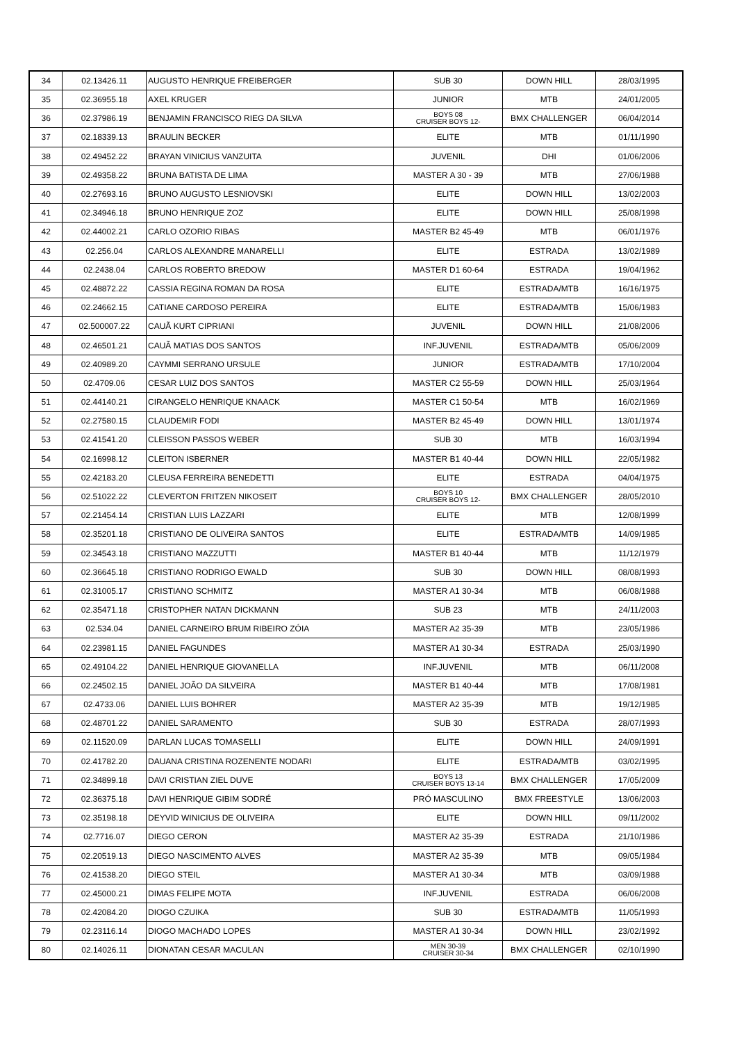| 34 | 02.13426.11 | AUGUSTO HENRIQUE FREIBERGER | SUB 30 | DOWN HILL | 28/03/1995 |
| 35 | 02.36955.18 | AXEL KRUGER | JUNIOR | MTB | 24/01/2005 |
| 36 | 02.37986.19 | BENJAMIN FRANCISCO RIEG DA SILVA | BOYS 08 CRUISER BOYS 12- | BMX CHALLENGER | 06/04/2014 |
| 37 | 02.18339.13 | BRAULIN BECKER | ELITE | MTB | 01/11/1990 |
| 38 | 02.49452.22 | BRAYAN VINICIUS VANZUITA | JUVENIL | DHI | 01/06/2006 |
| 39 | 02.49358.22 | BRUNA BATISTA DE LIMA | MASTER A 30 - 39 | MTB | 27/06/1988 |
| 40 | 02.27693.16 | BRUNO AUGUSTO LESNIOVSKI | ELITE | DOWN HILL | 13/02/2003 |
| 41 | 02.34946.18 | BRUNO HENRIQUE ZOZ | ELITE | DOWN HILL | 25/08/1998 |
| 42 | 02.44002.21 | CARLO OZORIO RIBAS | MASTER B2 45-49 | MTB | 06/01/1976 |
| 43 | 02.256.04 | CARLOS ALEXANDRE MANARELLI | ELITE | ESTRADA | 13/02/1989 |
| 44 | 02.2438.04 | CARLOS ROBERTO BREDOW | MASTER D1 60-64 | ESTRADA | 19/04/1962 |
| 45 | 02.48872.22 | CASSIA REGINA ROMAN DA ROSA | ELITE | ESTRADA/MTB | 16/16/1975 |
| 46 | 02.24662.15 | CATIANE CARDOSO PEREIRA | ELITE | ESTRADA/MTB | 15/06/1983 |
| 47 | 02.500007.22 | CAUÃ KURT CIPRIANI | JUVENIL | DOWN HILL | 21/08/2006 |
| 48 | 02.46501.21 | CAUÃ MATIAS DOS SANTOS | INF.JUVENIL | ESTRADA/MTB | 05/06/2009 |
| 49 | 02.40989.20 | CAYMMI SERRANO URSULE | JUNIOR | ESTRADA/MTB | 17/10/2004 |
| 50 | 02.4709.06 | CESAR LUIZ DOS SANTOS | MASTER C2 55-59 | DOWN HILL | 25/03/1964 |
| 51 | 02.44140.21 | CIRANGELO HENRIQUE KNAACK | MASTER C1 50-54 | MTB | 16/02/1969 |
| 52 | 02.27580.15 | CLAUDEMIR FODI | MASTER B2 45-49 | DOWN HILL | 13/01/1974 |
| 53 | 02.41541.20 | CLEISSON PASSOS WEBER | SUB 30 | MTB | 16/03/1994 |
| 54 | 02.16998.12 | CLEITON ISBERNER | MASTER B1 40-44 | DOWN HILL | 22/05/1982 |
| 55 | 02.42183.20 | CLEUSA FERREIRA BENEDETTI | ELITE | ESTRADA | 04/04/1975 |
| 56 | 02.51022.22 | CLEVERTON FRITZEN NIKOSEIT | BOYS 10 CRUISER BOYS 12- | BMX CHALLENGER | 28/05/2010 |
| 57 | 02.21454.14 | CRISTIAN LUIS LAZZARI | ELITE | MTB | 12/08/1999 |
| 58 | 02.35201.18 | CRISTIANO DE OLIVEIRA SANTOS | ELITE | ESTRADA/MTB | 14/09/1985 |
| 59 | 02.34543.18 | CRISTIANO MAZZUTTI | MASTER B1 40-44 | MTB | 11/12/1979 |
| 60 | 02.36645.18 | CRISTIANO RODRIGO EWALD | SUB 30 | DOWN HILL | 08/08/1993 |
| 61 | 02.31005.17 | CRISTIANO SCHMITZ | MASTER A1 30-34 | MTB | 06/08/1988 |
| 62 | 02.35471.18 | CRISTOPHER NATAN DICKMANN | SUB 23 | MTB | 24/11/2003 |
| 63 | 02.534.04 | DANIEL CARNEIRO BRUM RIBEIRO ZÓIA | MASTER A2 35-39 | MTB | 23/05/1986 |
| 64 | 02.23981.15 | DANIEL FAGUNDES | MASTER A1 30-34 | ESTRADA | 25/03/1990 |
| 65 | 02.49104.22 | DANIEL HENRIQUE GIOVANELLA | INF.JUVENIL | MTB | 06/11/2008 |
| 66 | 02.24502.15 | DANIEL JOÃO DA SILVEIRA | MASTER B1 40-44 | MTB | 17/08/1981 |
| 67 | 02.4733.06 | DANIEL LUIS BOHRER | MASTER A2 35-39 | MTB | 19/12/1985 |
| 68 | 02.48701.22 | DANIEL SARAMENTO | SUB 30 | ESTRADA | 28/07/1993 |
| 69 | 02.11520.09 | DARLAN LUCAS TOMASELLI | ELITE | DOWN HILL | 24/09/1991 |
| 70 | 02.41782.20 | DAUANA CRISTINA ROZENENTE NODARI | ELITE | ESTRADA/MTB | 03/02/1995 |
| 71 | 02.34899.18 | DAVI CRISTIAN ZIEL DUVE | BOYS 13 CRUISER BOYS 13-14 | BMX CHALLENGER | 17/05/2009 |
| 72 | 02.36375.18 | DAVI HENRIQUE GIBIM SODRÉ | PRÓ MASCULINO | BMX FREESTYLE | 13/06/2003 |
| 73 | 02.35198.18 | DEYVID WINICIUS DE OLIVEIRA | ELITE | DOWN HILL | 09/11/2002 |
| 74 | 02.7716.07 | DIEGO CERON | MASTER A2 35-39 | ESTRADA | 21/10/1986 |
| 75 | 02.20519.13 | DIEGO NASCIMENTO ALVES | MASTER A2 35-39 | MTB | 09/05/1984 |
| 76 | 02.41538.20 | DIEGO STEIL | MASTER A1 30-34 | MTB | 03/09/1988 |
| 77 | 02.45000.21 | DIMAS FELIPE MOTA | INF.JUVENIL | ESTRADA | 06/06/2008 |
| 78 | 02.42084.20 | DIOGO CZUIKA | SUB 30 | ESTRADA/MTB | 11/05/1993 |
| 79 | 02.23116.14 | DIOGO MACHADO LOPES | MASTER A1 30-34 | DOWN HILL | 23/02/1992 |
| 80 | 02.14026.11 | DIONATAN CESAR MACULAN | MEN 30-39 CRUISER 30-34 | BMX CHALLENGER | 02/10/1990 |